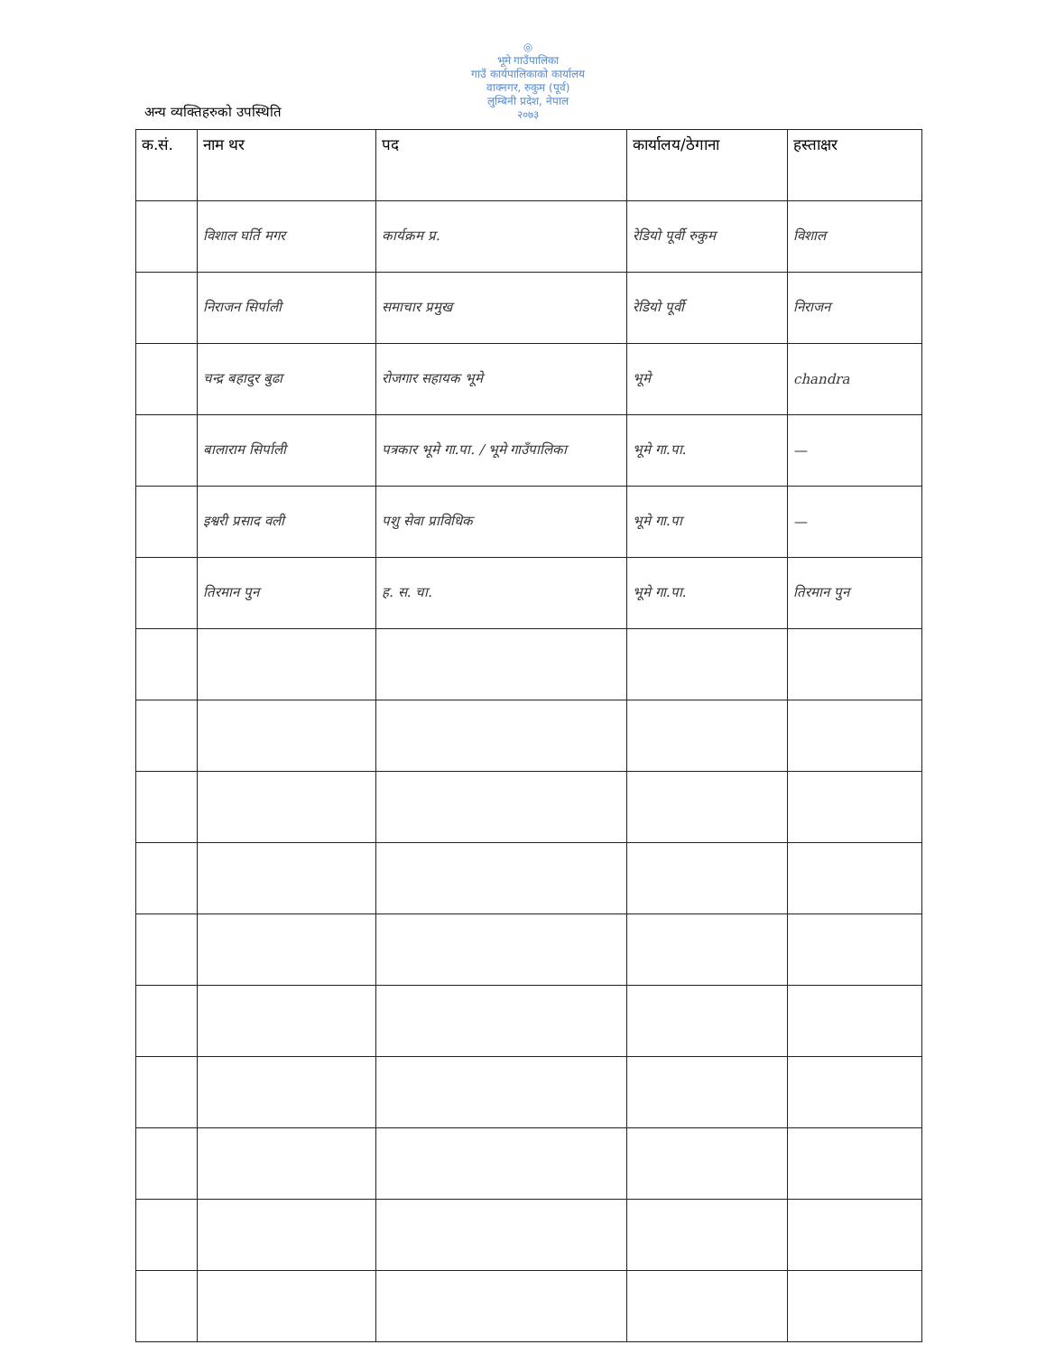◎
भूमे गाउँपालिका
गाउँ कार्यपालिकाको कार्यालय
वाक्नगर, रुकुम (पूर्व)
लुम्बिनी प्रदेश, नेपाल
२०७३
अन्य व्यक्तिहरुको उपस्थिति
| क.सं. | नाम थर | पद | कार्यालय/ठेगाना | हस्ताक्षर |
| --- | --- | --- | --- | --- |
| | विशाल घर्ति मगर | कार्यक्रम प्र. | रेडियो पूर्वी रुकुम | विशाल |
| | निराजन सिर्पाली | समाचार प्रमुख | रेडियो पूर्वी | निराजन |
| | चन्द्र बहादुर बुढा | रोजगार सहायक भूमे | भूमे | chandra |
| | बालाराम सिर्पाली | पत्रकार भूमे गा.पा. / भूमे गाउँपालिका | भूमे गा.पा. | — |
| | इश्वरी प्रसाद वली | पशु सेवा प्राविधिक | भूमे गा.पा | — |
| | तिरमान पुन | ह. स. चा. | भूमे गा.पा. | तिरमान पुन |